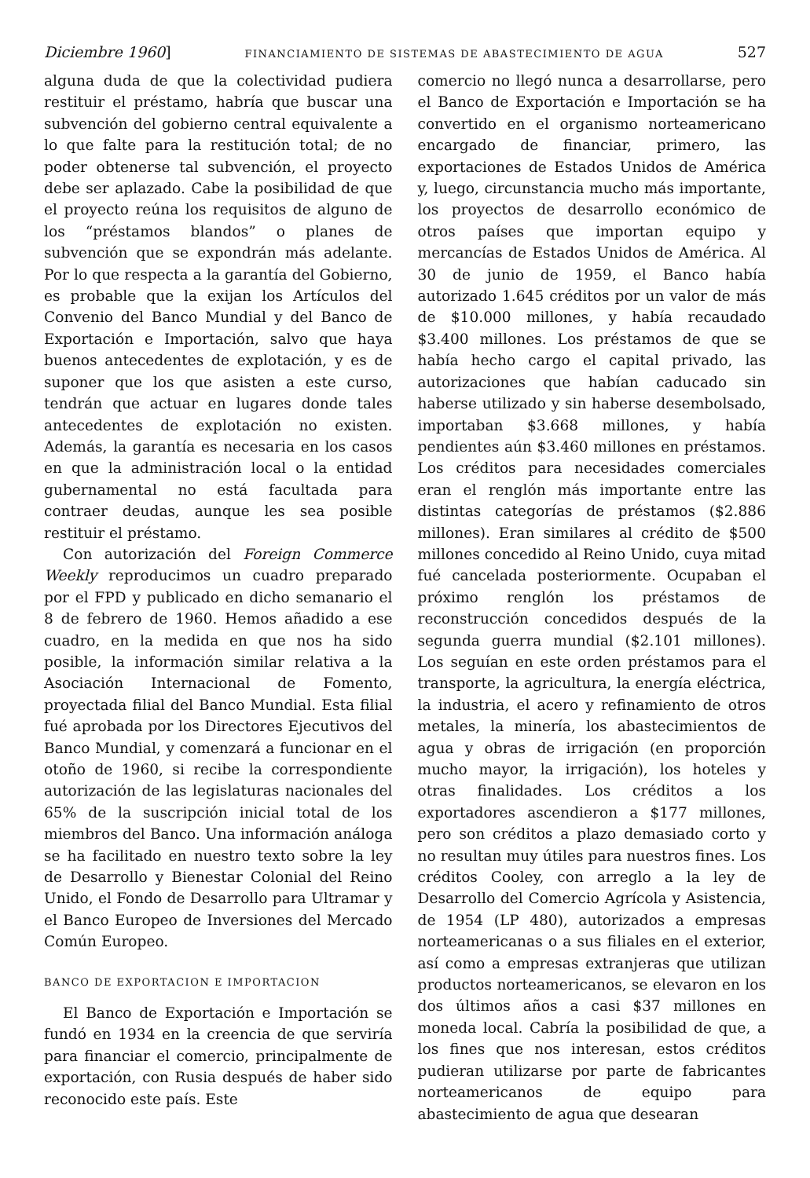Diciembre 1960] FINANCIAMIENTO DE SISTEMAS DE ABASTECIMIENTO DE AGUA 527
alguna duda de que la colectividad pudiera restituir el préstamo, habría que buscar una subvención del gobierno central equivalente a lo que falte para la restitución total; de no poder obtenerse tal subvención, el proyecto debe ser aplazado. Cabe la posibilidad de que el proyecto reúna los requisitos de alguno de los “préstamos blandos” o planes de subvención que se expondrán más adelante. Por lo que respecta a la garantía del Gobierno, es probable que la exijan los Artículos del Convenio del Banco Mundial y del Banco de Exportación e Importación, salvo que haya buenos antecedentes de explotación, y es de suponer que los que asisten a este curso, tendrán que actuar en lugares donde tales antecedentes de explotación no existen. Además, la garantía es necesaria en los casos en que la administración local o la entidad gubernamental no está facultada para contraer deudas, aunque les sea posible restituir el préstamo.
Con autorización del Foreign Commerce Weekly reproducimos un cuadro preparado por el FPD y publicado en dicho semanario el 8 de febrero de 1960. Hemos añadido a ese cuadro, en la medida en que nos ha sido posible, la información similar relativa a la Asociación Internacional de Fomento, proyectada filial del Banco Mundial. Esta filial fué aprobada por los Directores Ejecutivos del Banco Mundial, y comenzará a funcionar en el otoño de 1960, si recibe la correspondiente autorización de las legislaturas nacionales del 65% de la suscripción inicial total de los miembros del Banco. Una información análoga se ha facilitado en nuestro texto sobre la ley de Desarrollo y Bienestar Colonial del Reino Unido, el Fondo de Desarrollo para Ultramar y el Banco Europeo de Inversiones del Mercado Común Europeo.
BANCO DE EXPORTACION E IMPORTACION
El Banco de Exportación e Importación se fundó en 1934 en la creencia de que serviría para financiar el comercio, principalmente de exportación, con Rusia después de haber sido reconocido este país. Este
comercio no llegó nunca a desarrollarse, pero el Banco de Exportación e Importación se ha convertido en el organismo norteamericano encargado de financiar, primero, las exportaciones de Estados Unidos de América y, luego, circunstancia mucho más importante, los proyectos de desarrollo económico de otros países que importan equipo y mercancías de Estados Unidos de América. Al 30 de junio de 1959, el Banco había autorizado 1.645 créditos por un valor de más de $10.000 millones, y había recaudado $3.400 millones. Los préstamos de que se había hecho cargo el capital privado, las autorizaciones que habían caducado sin haberse utilizado y sin haberse desembolsado, importaban $3.668 millones, y había pendientes aún $3.460 millones en préstamos. Los créditos para necesidades comerciales eran el renglón más importante entre las distintas categorías de préstamos ($2.886 millones). Eran similares al crédito de $500 millones concedido al Reino Unido, cuya mitad fué cancelada posteriormente. Ocupaban el próximo renglón los préstamos de reconstrucción concedidos después de la segunda guerra mundial ($2.101 millones). Los seguían en este orden préstamos para el transporte, la agricultura, la energía eléctrica, la industria, el acero y refinamiento de otros metales, la minería, los abastecimientos de agua y obras de irrigación (en proporción mucho mayor, la irrigación), los hoteles y otras finalidades. Los créditos a los exportadores ascendieron a $177 millones, pero son créditos a plazo demasiado corto y no resultan muy útiles para nuestros fines. Los créditos Cooley, con arreglo a la ley de Desarrollo del Comercio Agrícola y Asistencia, de 1954 (LP 480), autorizados a empresas norteamericanas o a sus filiales en el exterior, así como a empresas extranjeras que utilizan productos norteamericanos, se elevaron en los dos últimos años a casi $37 millones en moneda local. Cabría la posibilidad de que, a los fines que nos interesan, estos créditos pudieran utilizarse por parte de fabricantes norteamericanos de equipo para abastecimiento de agua que desearan